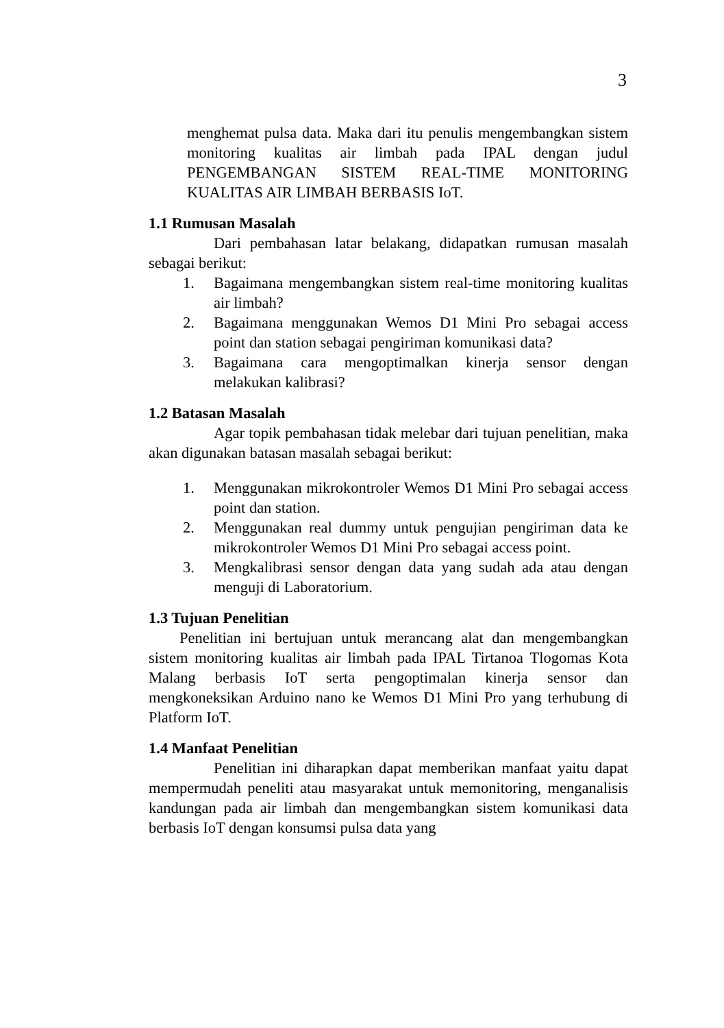3
menghemat pulsa data. Maka dari itu penulis mengembangkan sistem monitoring kualitas air limbah pada IPAL dengan judul PENGEMBANGAN SISTEM REAL-TIME MONITORING KUALITAS AIR LIMBAH BERBASIS IoT.
1.1 Rumusan Masalah
Dari pembahasan latar belakang, didapatkan rumusan masalah sebagai berikut:
1. Bagaimana mengembangkan sistem real-time monitoring kualitas air limbah?
2. Bagaimana menggunakan Wemos D1 Mini Pro sebagai access point dan station sebagai pengiriman komunikasi data?
3. Bagaimana cara mengoptimalkan kinerja sensor dengan melakukan kalibrasi?
1.2 Batasan Masalah
Agar topik pembahasan tidak melebar dari tujuan penelitian, maka akan digunakan batasan masalah sebagai berikut:
1. Menggunakan mikrokontroler Wemos D1 Mini Pro sebagai access point dan station.
2. Menggunakan real dummy untuk pengujian pengiriman data ke mikrokontroler Wemos D1 Mini Pro sebagai access point.
3. Mengkalibrasi sensor dengan data yang sudah ada atau dengan menguji di Laboratorium.
1.3 Tujuan Penelitian
Penelitian ini bertujuan untuk merancang alat dan mengembangkan sistem monitoring kualitas air limbah pada IPAL Tirtanoa Tlogomas Kota Malang berbasis IoT serta pengoptimalan kinerja sensor dan mengkoneksikan Arduino nano ke Wemos D1 Mini Pro yang terhubung di Platform IoT.
1.4 Manfaat Penelitian
Penelitian ini diharapkan dapat memberikan manfaat yaitu dapat mempermudah peneliti atau masyarakat untuk memonitoring, menganalisis kandungan pada air limbah dan mengembangkan sistem komunikasi data berbasis IoT dengan konsumsi pulsa data yang